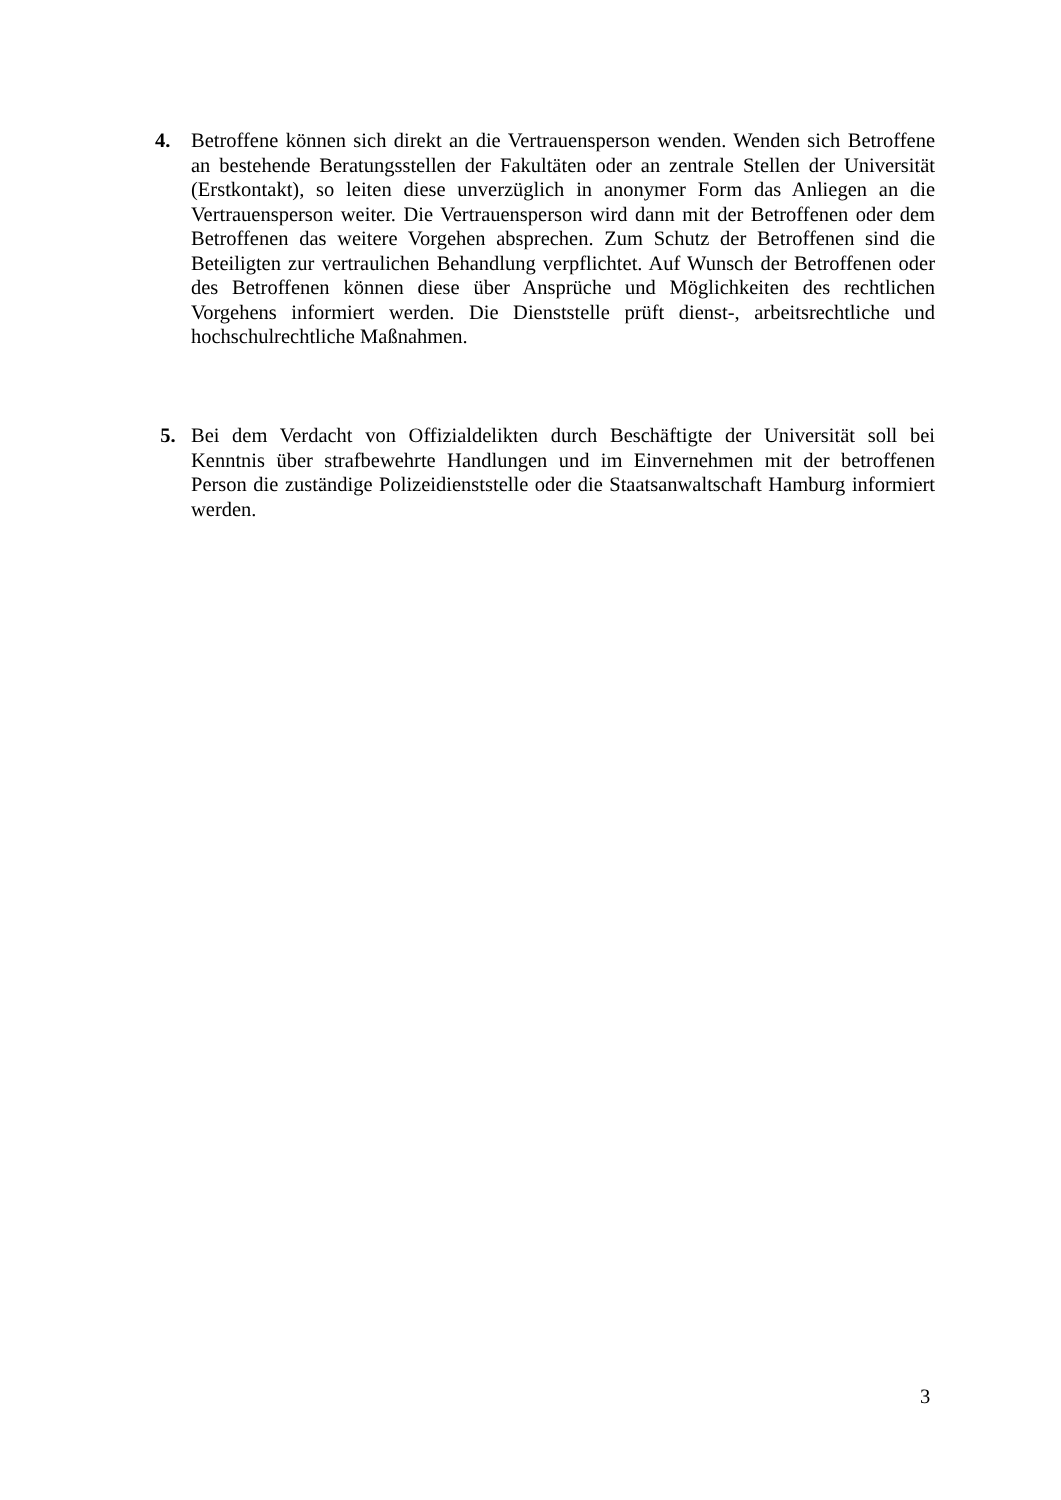4. Betroffene können sich direkt an die Vertrauensperson wenden. Wenden sich Betroffene an bestehende Beratungsstellen der Fakultäten oder an zentrale Stellen der Universität (Erstkontakt), so leiten diese unverzüglich in anonymer Form das Anliegen an die Vertrauensperson weiter. Die Vertrauensperson wird dann mit der Betroffenen oder dem Betroffenen das weitere Vorgehen absprechen. Zum Schutz der Betroffenen sind die Beteiligten zur vertraulichen Behandlung verpflichtet. Auf Wunsch der Betroffenen oder des Betroffenen können diese über Ansprüche und Möglichkeiten des rechtlichen Vorgehens informiert werden. Die Dienststelle prüft dienst-, arbeitsrechtliche und hochschulrechtliche Maßnahmen.
5. Bei dem Verdacht von Offizialdelikten durch Beschäftigte der Universität soll bei Kenntnis über strafbewehrte Handlungen und im Einvernehmen mit der betroffenen Person die zuständige Polizeidienststelle oder die Staatsanwaltschaft Hamburg informiert werden.
3